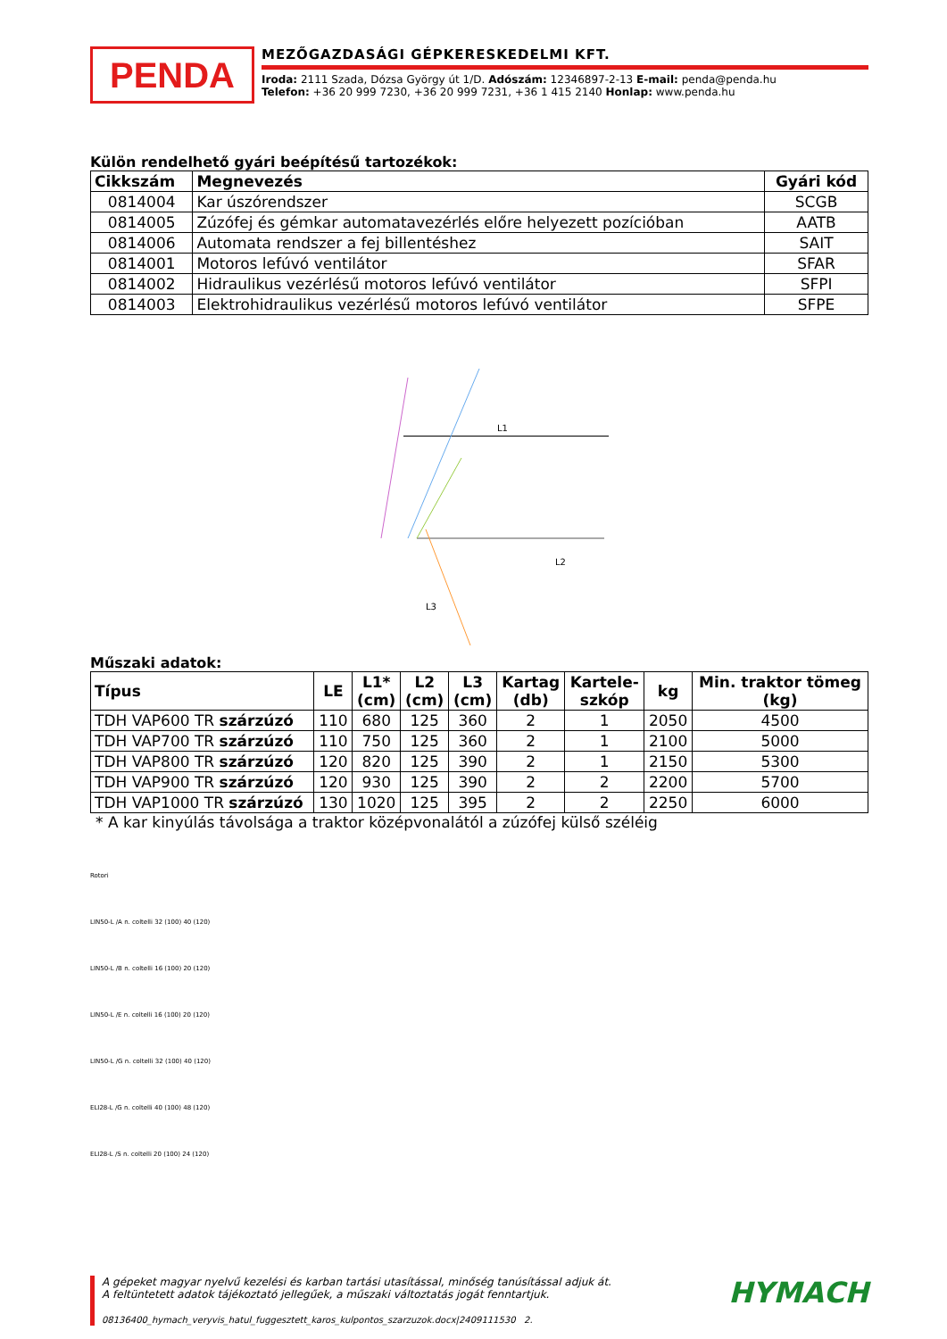PENDA
MEZŐGAZDASÁGI GÉPKERESKEDELMI KFT.
Iroda: 2111 Szada, Dózsa György út 1/D. Adószám: 12346897-2-13 E-mail: penda@penda.hu
Telefon: +36 20 999 7230, +36 20 999 7231, +36 1 415 2140 Honlap: www.penda.hu
Külön rendelhető gyári beépítésű tartozékok:
| Cikkszám | Megnevezés | Gyári kód |
| --- | --- | --- |
| 0814004 | Kar úszórendszer | SCGB |
| 0814005 | Zúzófej és gémkar automatavezérlés előre helyezett pozícióban | AATB |
| 0814006 | Automata rendszer a fej billentéshez | SAIT |
| 0814001 | Motoros lefúvó ventilátor | SFAR |
| 0814002 | Hidraulikus vezérlésű motoros lefúvó ventilátor | SFPI |
| 0814003 | Elektrohidraulikus vezérlésű motoros lefúvó ventilátor | SFPE |
L1
L2
L3
Műszaki adatok:
| Típus | LE | L1* (cm) | L2 (cm) | L3 (cm) | Kartag (db) | Kartele- szkóp | kg | Min. traktor tömeg (kg) |
| --- | --- | --- | --- | --- | --- | --- | --- | --- |
| TDH VAP600 TR szárzúzó | 110 | 680 | 125 | 360 | 2 | 1 | 2050 | 4500 |
| TDH VAP700 TR szárzúzó | 110 | 750 | 125 | 360 | 2 | 1 | 2100 | 5000 |
| TDH VAP800 TR szárzúzó | 120 | 820 | 125 | 390 | 2 | 1 | 2150 | 5300 |
| TDH VAP900 TR szárzúzó | 120 | 930 | 125 | 390 | 2 | 2 | 2200 | 5700 |
| TDH VAP1000 TR szárzúzó | 130 | 1020 | 125 | 395 | 2 | 2 | 2250 | 6000 |
* A kar kinyúlás távolsága a traktor középvonalától a zúzófej külső széléig
Rotori
LIN50-L /A n. coltelli 32 (100) 40 (120)
LIN50-L /B n. coltelli 16 (100) 20 (120)
LIN50-L /E n. coltelli 16 (100) 20 (120)
LIN50-L /G n. coltelli 32 (100) 40 (120)
ELI28-L /G n. coltelli 40 (100) 48 (120)
ELI28-L /S n. coltelli 20 (100) 24 (120)
A gépeket magyar nyelvű kezelési és karban tartási utasítással, minőség tanúsítással adjuk át.
A feltüntetett adatok tájékoztató jellegűek, a műszaki változtatás jogát fenntartjuk.
08136400_hymach_veryvis_hatul_fuggesztett_karos_kulpontos_szarzuzok.docx|2409111530 2.
HYMACH